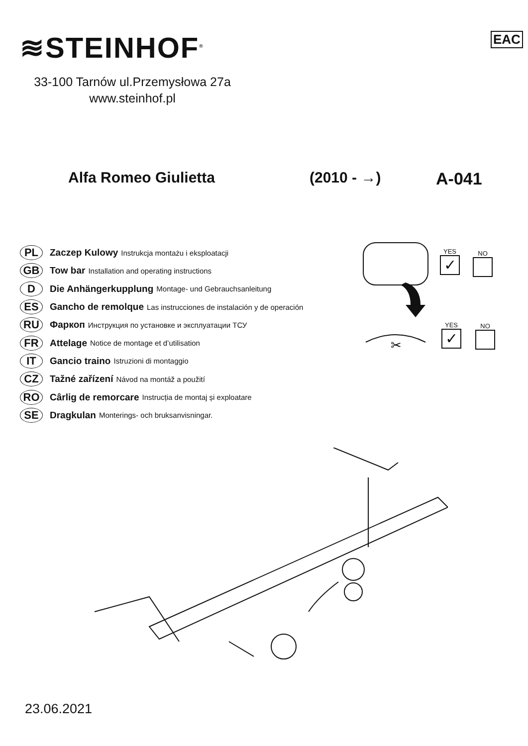≋STEINHOF<sup>®</sup> EAC
33-100 Tarnów ul.Przemysłowa 27a
www.steinhof.pl
Alfa Romeo Giulietta (2010 - →) A-041
PL Zaczep Kulowy Instrukcja montażu i eksploatacji
GB Tow bar Installation and operating instructions
D Die Anhängerkupplung Montage- und Gebrauchsanleitung
ES Gancho de remolque Las instrucciones de instalación y de operación
RU Фаркоп Инструкция по установке и эксплуатации ТСУ
FR Attelage Notice de montage et d’utilisation
IT Gancio traino Istruzioni di montaggio
CZ Tažné zařízení Návod na montáž a použití
RO Cârlig de remorcare Instrucția de montaj și exploatare
SE Dragkulan Monterings- och bruksanvisningar.
✂
YES
✓
NO
YES
✓
NO
23.06.2021